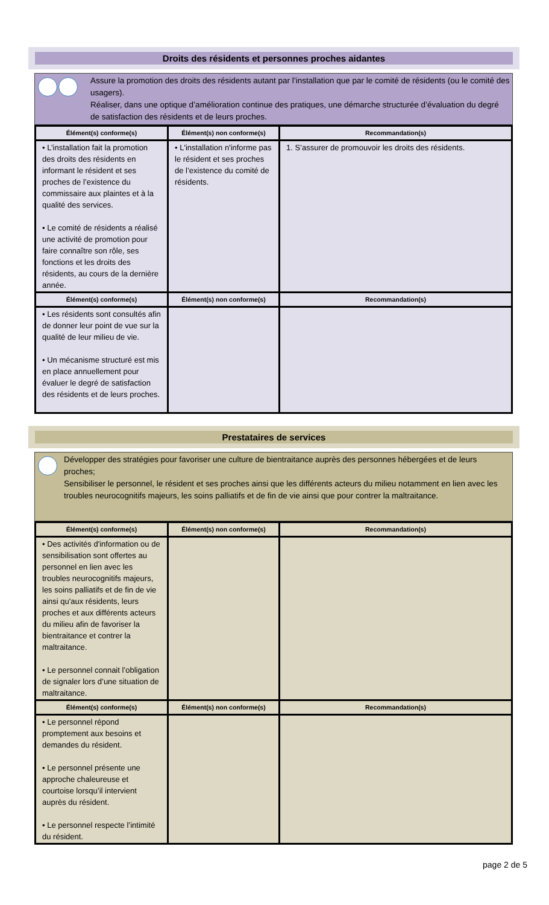Droits des résidents et personnes proches aidantes
Assure la promotion des droits des résidents autant par l’installation que par le comité de résidents (ou le comité des usagers).
Réaliser, dans une optique d’amélioration continue des pratiques, une démarche structurée d’évaluation du degré de satisfaction des résidents et de leurs proches.
| Élément(s) conforme(s) | Élément(s) non conforme(s) | Recommandation(s) |
| --- | --- | --- |
| • L’installation fait la promotion des droits des résidents en informant le résident et ses proches de l’existence du commissaire aux plaintes et à la qualité des services. • Le comité de résidents a réalisé une activité de promotion pour faire connaître son rôle, ses fonctions et les droits des résidents, au cours de la dernière année. | • L'installation n'informe pas le résident et ses proches de l’existence du comité de résidents. | 1. S’assurer de promouvoir les droits des résidents. |
| Élément(s) conforme(s) | Élément(s) non conforme(s) | Recommandation(s) |
| • Les résidents sont consultés afin de donner leur point de vue sur la qualité de leur milieu de vie. • Un mécanisme structuré est mis en place annuellement pour évaluer le degré de satisfaction des résidents et de leurs proches. | | |
Prestataires de services
Développer des stratégies pour favoriser une culture de bientraitance auprès des personnes hébergées et de leurs proches;
Sensibiliser le personnel, le résident et ses proches ainsi que les différents acteurs du milieu notamment en lien avec les troubles neurocognitifs majeurs, les soins palliatifs et de fin de vie ainsi que pour contrer la maltraitance.
| Élément(s) conforme(s) | Élément(s) non conforme(s) | Recommandation(s) |
| --- | --- | --- |
| • Des activités d'information ou de sensibilisation sont offertes au personnel en lien avec les troubles neurocognitifs majeurs, les soins palliatifs et de fin de vie ainsi qu'aux résidents, leurs proches et aux différents acteurs du milieu afin de favoriser la bientraitance et contrer la maltraitance. • Le personnel connait l’obligation de signaler lors d’une situation de maltraitance. | | |
| Élément(s) conforme(s) | Élément(s) non conforme(s) | Recommandation(s) |
| • Le personnel répond promptement aux besoins et demandes du résident. • Le personnel présente une approche chaleureuse et courtoise lorsqu’il intervient auprès du résident. • Le personnel respecte l’intimité du résident. | | |
page 2 de 5